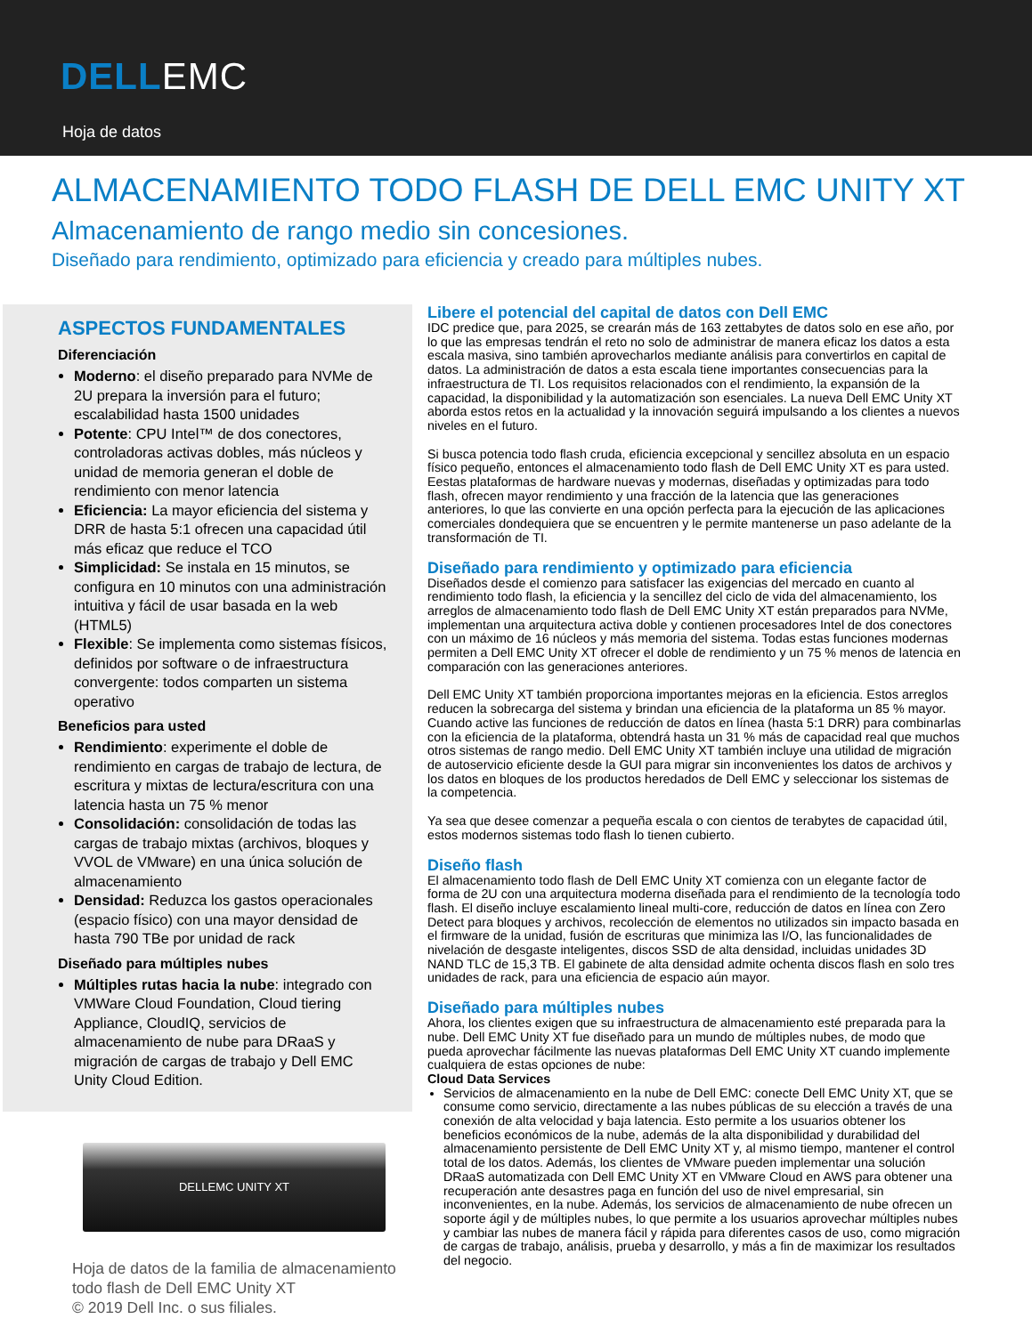DELLEMC
Hoja de datos
ALMACENAMIENTO TODO FLASH DE DELL EMC UNITY XT
Almacenamiento de rango medio sin concesiones.
Diseñado para rendimiento, optimizado para eficiencia y creado para múltiples nubes.
ASPECTOS FUNDAMENTALES
Diferenciación
Moderno: el diseño preparado para NVMe de 2U prepara la inversión para el futuro; escalabilidad hasta 1500 unidades
Potente: CPU Intel™ de dos conectores, controladoras activas dobles, más núcleos y unidad de memoria generan el doble de rendimiento con menor latencia
Eficiencia: La mayor eficiencia del sistema y DRR de hasta 5:1 ofrecen una capacidad útil más eficaz que reduce el TCO
Simplicidad: Se instala en 15 minutos, se configura en 10 minutos con una administración intuitiva y fácil de usar basada en la web (HTML5)
Flexible: Se implementa como sistemas físicos, definidos por software o de infraestructura convergente: todos comparten un sistema operativo
Beneficios para usted
Rendimiento: experimente el doble de rendimiento en cargas de trabajo de lectura, de escritura y mixtas de lectura/escritura con una latencia hasta un 75 % menor
Consolidación: consolidación de todas las cargas de trabajo mixtas (archivos, bloques y VVOL de VMware) en una única solución de almacenamiento
Densidad: Reduzca los gastos operacionales (espacio físico) con una mayor densidad de hasta 790 TBe por unidad de rack
Diseñado para múltiples nubes
Múltiples rutas hacia la nube: integrado con VMWare Cloud Foundation, Cloud tiering Appliance, CloudIQ, servicios de almacenamiento de nube para DRaaS y migración de cargas de trabajo y Dell EMC Unity Cloud Edition.
DELLEMC UNITY XT
Hoja de datos de la familia de almacenamiento todo flash de Dell EMC Unity XT
© 2019 Dell Inc. o sus filiales.
Libere el potencial del capital de datos con Dell EMC
IDC predice que, para 2025, se crearán más de 163 zettabytes de datos solo en ese año, por lo que las empresas tendrán el reto no solo de administrar de manera eficaz los datos a esta escala masiva, sino también aprovecharlos mediante análisis para convertirlos en capital de datos. La administración de datos a esta escala tiene importantes consecuencias para la infraestructura de TI. Los requisitos relacionados con el rendimiento, la expansión de la capacidad, la disponibilidad y la automatización son esenciales. La nueva Dell EMC Unity XT aborda estos retos en la actualidad y la innovación seguirá impulsando a los clientes a nuevos niveles en el futuro.
Si busca potencia todo flash cruda, eficiencia excepcional y sencillez absoluta en un espacio físico pequeño, entonces el almacenamiento todo flash de Dell EMC Unity XT es para usted. Eestas plataformas de hardware nuevas y modernas, diseñadas y optimizadas para todo flash, ofrecen mayor rendimiento y una fracción de la latencia que las generaciones anteriores, lo que las convierte en una opción perfecta para la ejecución de las aplicaciones comerciales dondequiera que se encuentren y le permite mantenerse un paso adelante de la transformación de TI.
Diseñado para rendimiento y optimizado para eficiencia
Diseñados desde el comienzo para satisfacer las exigencias del mercado en cuanto al rendimiento todo flash, la eficiencia y la sencillez del ciclo de vida del almacenamiento, los arreglos de almacenamiento todo flash de Dell EMC Unity XT están preparados para NVMe, implementan una arquitectura activa doble y contienen procesadores Intel de dos conectores con un máximo de 16 núcleos y más memoria del sistema. Todas estas funciones modernas permiten a Dell EMC Unity XT ofrecer el doble de rendimiento y un 75 % menos de latencia en comparación con las generaciones anteriores.
Dell EMC Unity XT también proporciona importantes mejoras en la eficiencia. Estos arreglos reducen la sobrecarga del sistema y brindan una eficiencia de la plataforma un 85 % mayor. Cuando active las funciones de reducción de datos en línea (hasta 5:1 DRR) para combinarlas con la eficiencia de la plataforma, obtendrá hasta un 31 % más de capacidad real que muchos otros sistemas de rango medio. Dell EMC Unity XT también incluye una utilidad de migración de autoservicio eficiente desde la GUI para migrar sin inconvenientes los datos de archivos y los datos en bloques de los productos heredados de Dell EMC y seleccionar los sistemas de la competencia.
Ya sea que desee comenzar a pequeña escala o con cientos de terabytes de capacidad útil, estos modernos sistemas todo flash lo tienen cubierto.
Diseño flash
El almacenamiento todo flash de Dell EMC Unity XT comienza con un elegante factor de forma de 2U con una arquitectura moderna diseñada para el rendimiento de la tecnología todo flash. El diseño incluye escalamiento lineal multi-core, reducción de datos en línea con Zero Detect para bloques y archivos, recolección de elementos no utilizados sin impacto basada en el firmware de la unidad, fusión de escrituras que minimiza las I/O, las funcionalidades de nivelación de desgaste inteligentes, discos SSD de alta densidad, incluidas unidades 3D NAND TLC de 15,3 TB. El gabinete de alta densidad admite ochenta discos flash en solo tres unidades de rack, para una eficiencia de espacio aún mayor.
Diseñado para múltiples nubes
Ahora, los clientes exigen que su infraestructura de almacenamiento esté preparada para la nube. Dell EMC Unity XT fue diseñado para un mundo de múltiples nubes, de modo que pueda aprovechar fácilmente las nuevas plataformas Dell EMC Unity XT cuando implemente cualquiera de estas opciones de nube:
Cloud Data Services
Servicios de almacenamiento en la nube de Dell EMC: conecte Dell EMC Unity XT, que se consume como servicio, directamente a las nubes públicas de su elección a través de una conexión de alta velocidad y baja latencia. Esto permite a los usuarios obtener los beneficios económicos de la nube, además de la alta disponibilidad y durabilidad del almacenamiento persistente de Dell EMC Unity XT y, al mismo tiempo, mantener el control total de los datos. Además, los clientes de VMware pueden implementar una solución DRaaS automatizada con Dell EMC Unity XT en VMware Cloud en AWS para obtener una recuperación ante desastres paga en función del uso de nivel empresarial, sin inconvenientes, en la nube. Además, los servicios de almacenamiento de nube ofrecen un soporte ágil y de múltiples nubes, lo que permite a los usuarios aprovechar múltiples nubes y cambiar las nubes de manera fácil y rápida para diferentes casos de uso, como migración de cargas de trabajo, análisis, prueba y desarrollo, y más a fin de maximizar los resultados del negocio.